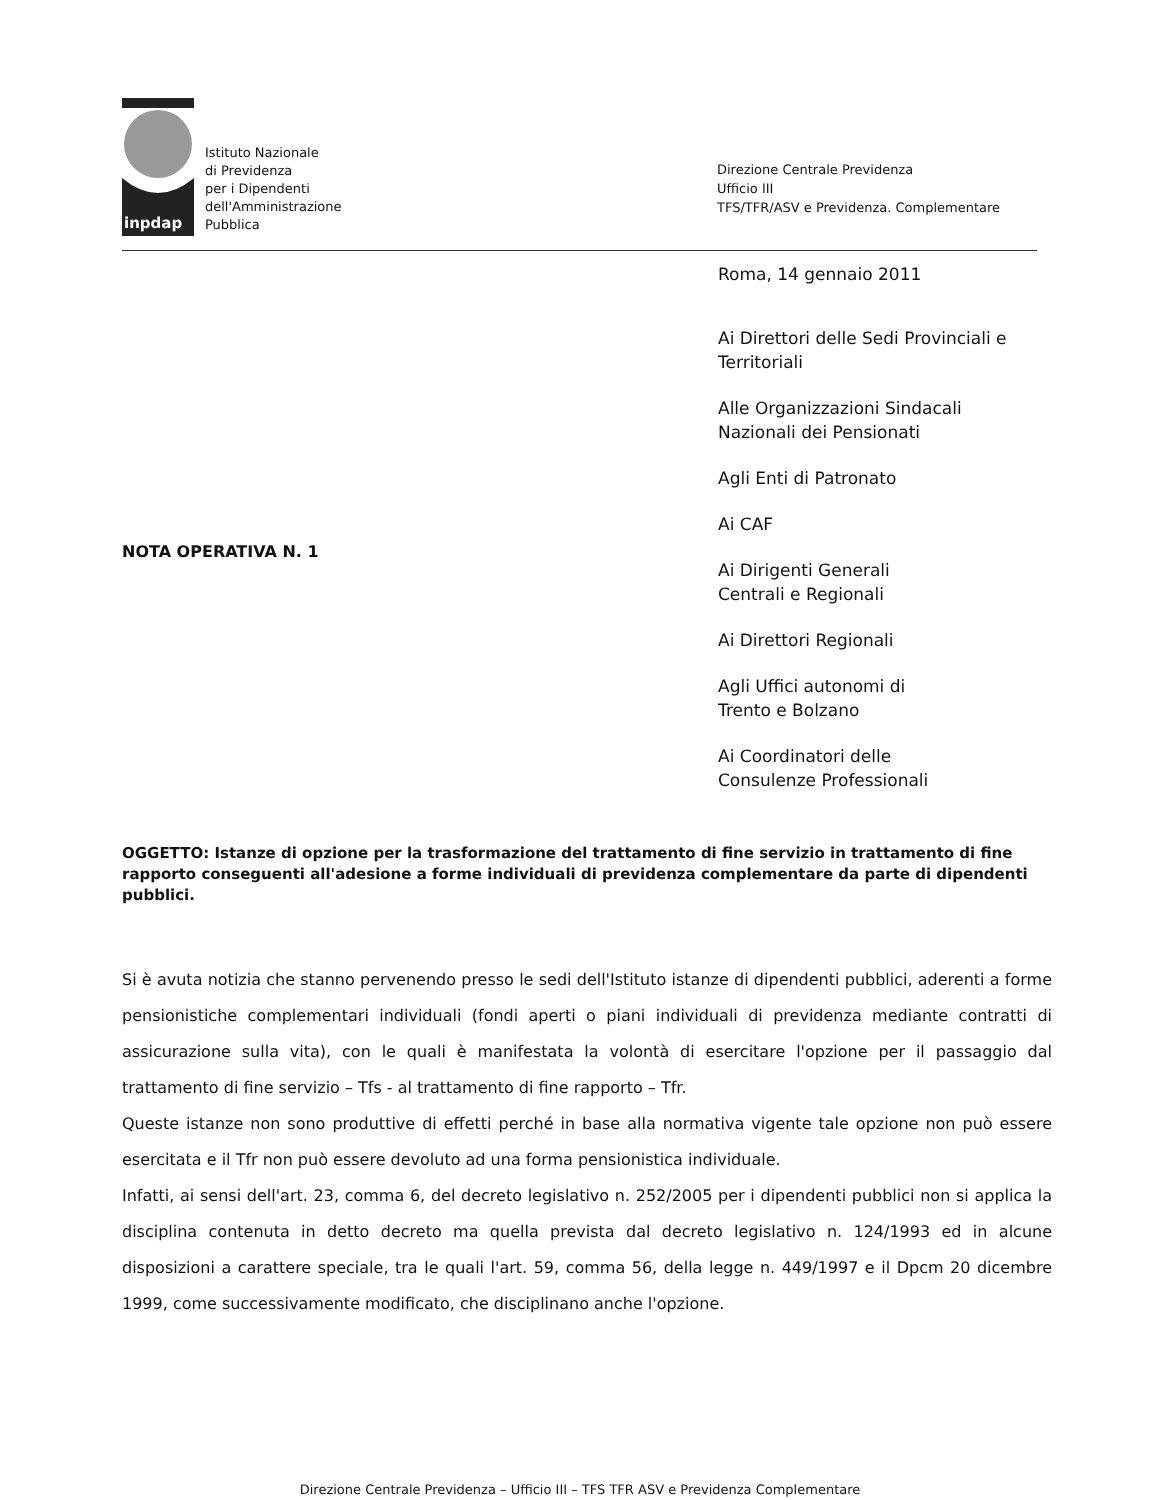inpdap
Istituto Nazionale
di Previdenza
per i Dipendenti
dell'Amministrazione
Pubblica
Direzione Centrale Previdenza
Ufficio III
TFS/TFR/ASV e Previdenza. Complementare
Roma, 14 gennaio 2011
Ai Direttori delle Sedi Provinciali e
Territoriali
Alle Organizzazioni Sindacali
Nazionali dei Pensionati
Agli Enti di Patronato
Ai CAF
Ai Dirigenti Generali
Centrali e Regionali
Ai Direttori Regionali
Agli Uffici autonomi di
Trento e Bolzano
Ai Coordinatori delle
Consulenze Professionali
NOTA OPERATIVA N. 1
OGGETTO: Istanze di opzione per la trasformazione del trattamento di fine servizio in trattamento di fine rapporto conseguenti all'adesione a forme individuali di previdenza complementare da parte di dipendenti pubblici.
Si è avuta notizia che stanno pervenendo presso le sedi dell'Istituto istanze di dipendenti pubblici, aderenti a forme pensionistiche complementari individuali (fondi aperti o piani individuali di previdenza mediante contratti di assicurazione sulla vita), con le quali è manifestata la volontà di esercitare l'opzione per il passaggio dal trattamento di fine servizio – Tfs - al trattamento di fine rapporto – Tfr.
Queste istanze non sono produttive di effetti perché in base alla normativa vigente tale opzione non può essere esercitata e il Tfr non può essere devoluto ad una forma pensionistica individuale.
Infatti, ai sensi dell'art. 23, comma 6, del decreto legislativo n. 252/2005 per i dipendenti pubblici non si applica la disciplina contenuta in detto decreto ma quella prevista dal decreto legislativo n. 124/1993 ed in alcune disposizioni a carattere speciale, tra le quali l'art. 59, comma 56, della legge n. 449/1997 e il Dpcm 20 dicembre 1999, come successivamente modificato, che disciplinano anche l'opzione.
Direzione Centrale Previdenza – Ufficio III – TFS TFR ASV e Previdenza Complementare